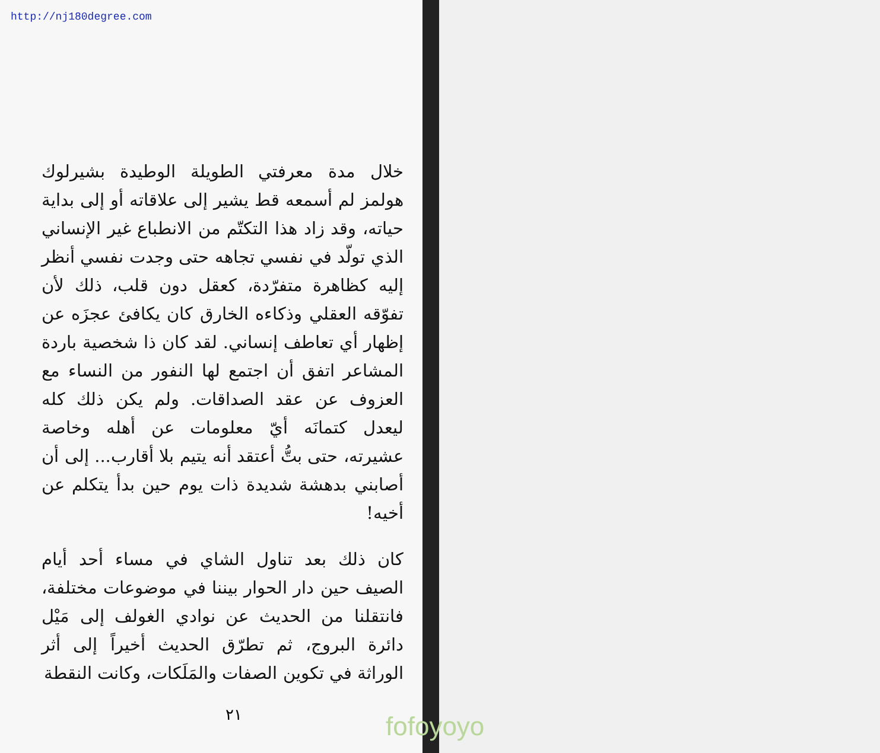http://nj180degree.com
خلال مدة معرفتي الطويلة الوطيدة بشيرلوك هولمز لم أسمعه قط يشير إلى علاقاته أو إلى بداية حياته، وقد زاد هذا التكتّم من الانطباع غير الإنساني الذي تولّد في نفسي تجاهه حتى وجدت نفسي أنظر إليه كظاهرة متفرّدة، كعقل دون قلب، ذلك لأن تفوّقه العقلي وذكاءه الخارق كان يكافئ عجزَه عن إظهار أي تعاطف إنساني. لقد كان ذا شخصية باردة المشاعر اتفق أن اجتمع لها النفور من النساء مع العزوف عن عقد الصداقات. ولم يكن ذلك كله ليعدل كتمانَه أيّ معلومات عن أهله وخاصة عشيرته، حتى بتُّ أعتقد أنه يتيم بلا أقارب... إلى أن أصابني بدهشة شديدة ذات يوم حين بدأ يتكلم عن أخيه!
كان ذلك بعد تناول الشاي في مساء أحد أيام الصيف حين دار الحوار بيننا في موضوعات مختلفة، فانتقلنا من الحديث عن نوادي الغولف إلى مَيْل دائرة البروج، ثم تطرّق الحديث أخيراً إلى أثر الوراثة في تكوين الصفات والمَلَكات، وكانت النقطة
٢١ fofoyoyo